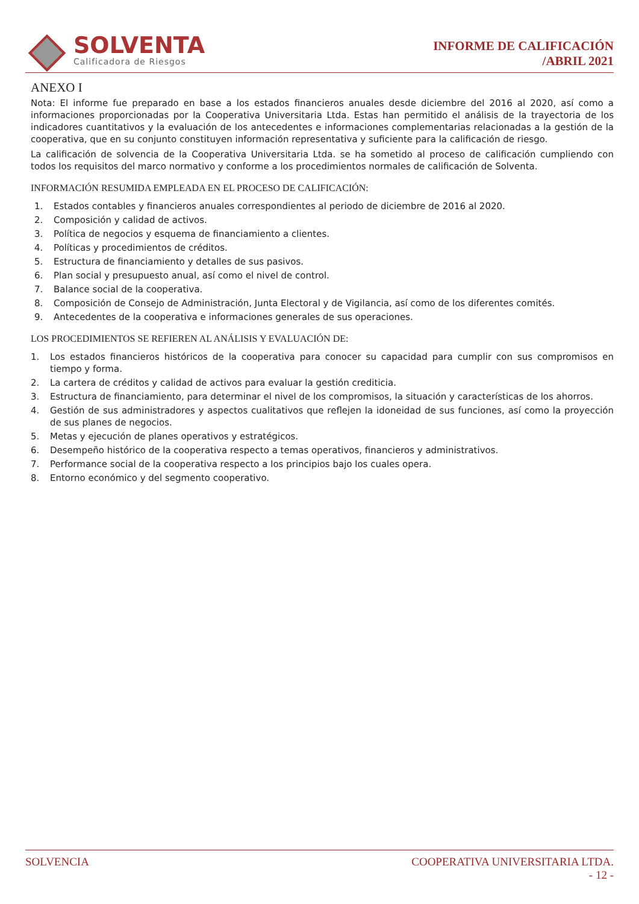SOLVENTA
Calificadora de Riesgos
INFORME DE CALIFICACIÓN
/ABRIL 2021
ANEXO I
Nota: El informe fue preparado en base a los estados financieros anuales desde diciembre del 2016 al 2020, así como a informaciones proporcionadas por la Cooperativa Universitaria Ltda. Estas han permitido el análisis de la trayectoria de los indicadores cuantitativos y la evaluación de los antecedentes e informaciones complementarias relacionadas a la gestión de la cooperativa, que en su conjunto constituyen información representativa y suficiente para la calificación de riesgo.
La calificación de solvencia de la Cooperativa Universitaria Ltda. se ha sometido al proceso de calificación cumpliendo con todos los requisitos del marco normativo y conforme a los procedimientos normales de calificación de Solventa.
INFORMACIÓN RESUMIDA EMPLEADA EN EL PROCESO DE CALIFICACIÓN:
1. Estados contables y financieros anuales correspondientes al periodo de diciembre de 2016 al 2020.
2. Composición y calidad de activos.
3. Política de negocios y esquema de financiamiento a clientes.
4. Políticas y procedimientos de créditos.
5. Estructura de financiamiento y detalles de sus pasivos.
6. Plan social y presupuesto anual, así como el nivel de control.
7. Balance social de la cooperativa.
8. Composición de Consejo de Administración, Junta Electoral y de Vigilancia, así como de los diferentes comités.
9. Antecedentes de la cooperativa e informaciones generales de sus operaciones.
LOS PROCEDIMIENTOS SE REFIEREN AL ANÁLISIS Y EVALUACIÓN DE:
1. Los estados financieros históricos de la cooperativa para conocer su capacidad para cumplir con sus compromisos en tiempo y forma.
2. La cartera de créditos y calidad de activos para evaluar la gestión crediticia.
3. Estructura de financiamiento, para determinar el nivel de los compromisos, la situación y características de los ahorros.
4. Gestión de sus administradores y aspectos cualitativos que reflejen la idoneidad de sus funciones, así como la proyección de sus planes de negocios.
5. Metas y ejecución de planes operativos y estratégicos.
6. Desempeño histórico de la cooperativa respecto a temas operativos, financieros y administrativos.
7. Performance social de la cooperativa respecto a los principios bajo los cuales opera.
8. Entorno económico y del segmento cooperativo.
SOLVENCIA COOPERATIVA UNIVERSITARIA LTDA.
- 12 -